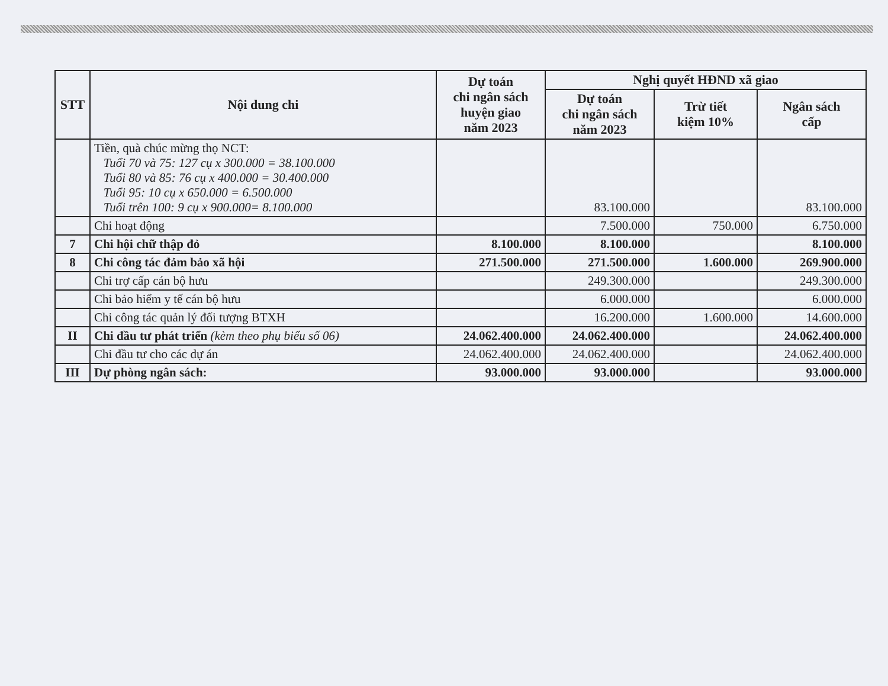| STT | Nội dung chi | Dự toán chi ngân sách huyện giao năm 2023 | Nghị quyết HĐND xã giao | | |
| --- | --- | --- | --- | --- | --- |
| | | | Dự toán chi ngân sách năm 2023 | Trừ tiết kiệm 10% | Ngân sách cấp |
| | Tiền, quà chúc mừng thọ NCT: Tuổi 70 và 75: 127 cụ x 300.000 = 38.100.000 Tuổi 80 và 85: 76 cụ x 400.000 = 30.400.000 Tuổi 95: 10 cụ x 650.000 = 6.500.000 Tuổi trên 100: 9 cụ x 900.000= 8.100.000 | | 83.100.000 | | 83.100.000 |
| | Chi hoạt động | | 7.500.000 | 750.000 | 6.750.000 |
| 7 | Chi hội chữ thập đỏ | 8.100.000 | 8.100.000 | | 8.100.000 |
| 8 | Chi công tác đảm bảo xã hội | 271.500.000 | 271.500.000 | 1.600.000 | 269.900.000 |
| | Chi trợ cấp cán bộ hưu | | 249.300.000 | | 249.300.000 |
| | Chi bảo hiểm y tế cán bộ hưu | | 6.000.000 | | 6.000.000 |
| | Chi công tác quản lý đối tượng BTXH | | 16.200.000 | 1.600.000 | 14.600.000 |
| II | Chi đầu tư phát triển (kèm theo phụ biểu số 06) | 24.062.400.000 | 24.062.400.000 | | 24.062.400.000 |
| | Chi đầu tư cho các dự án | 24.062.400.000 | 24.062.400.000 | | 24.062.400.000 |
| III | Dự phòng ngân sách: | 93.000.000 | 93.000.000 | | 93.000.000 |